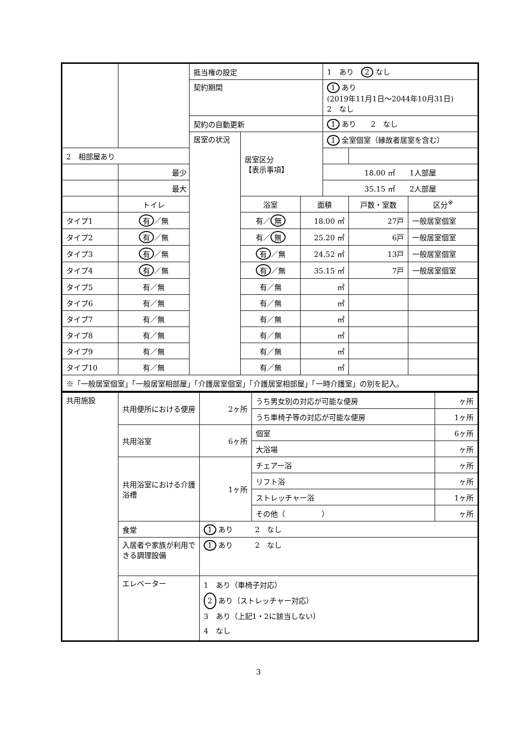| | | | 抵当権の設定 | | | 1 あり 2 なし | | |
| | | | 契約期間 | | | 1 あり (2019年11月1日～2044年10月31日) 2 なし | | |
| | | | 契約の自動更新 | | | 1 あり 2 なし | | |
| | | | 居室の状況 | 居室区分 【表示事項】 | | 1 全室個室（縁故者居室を含む） | | |
| 2 相部屋あり | | | | | | | | |
| | 最少 | | | | | 18.00 ㎡ 1人部屋 | | |
| | 最大 | | | | | 35.15 ㎡ 2人部屋 | | |
| | | トイレ | | 浴室 | 面積 | | 戸数・室数 | 区分<sup>※</sup> |
| タイプ1 | | 有 ／無 | | 有／ 無 | 18.00 ㎡ | | 27戸 | 一般居室個室 |
| タイプ2 | | 有 ／無 | | 有／ 無 | 25.20 ㎡ | | 6戸 | 一般居室個室 |
| タイプ3 | | 有 ／無 | | 有 ／無 | 24.52 ㎡ | | 13戸 | 一般居室個室 |
| タイプ4 | | 有 ／無 | | 有 ／無 | 35.15 ㎡ | | 7戸 | 一般居室個室 |
| タイプ5 | | 有／無 | | 有／無 | ㎡ | | | |
| タイプ6 | | 有／無 | | 有／無 | ㎡ | | | |
| タイプ7 | | 有／無 | | 有／無 | ㎡ | | | |
| タイプ8 | | 有／無 | | 有／無 | ㎡ | | | |
| タイプ9 | | 有／無 | | 有／無 | ㎡ | | | |
| タイプ10 | | 有／無 | | 有／無 | ㎡ | | | |
| ※「一般居室個室」「一般居室相部屋」「介護居室個室」「介護居室相部屋」「一時介護室」の別を記入。 | | | | | | | | |
| 共用施設 | 共用便所における便房 | 2ヶ所 | うち男女別の対応が可能な便房 | ヶ所 |
| | | | うち車椅子等の対応が可能な便房 | 1ヶ所 |
| | 共用浴室 | 6ヶ所 | 個室 | 6ヶ所 |
| | | | 大浴場 | ヶ所 |
| | 共用浴室における介護浴槽 | 1ヶ所 | チェアー浴 | ヶ所 |
| | | | リフト浴 | ヶ所 |
| | | | ストレッチャー浴 | 1ヶ所 |
| | | | その他（ ） | ヶ所 |
| | 食堂 | 1 あり 2 なし | | |
| | 入居者や家族が利用できる調理設備 | 1 あり 2 なし | | |
| | エレベーター | 1 あり（車椅子対応） 2 あり（ストレッチャー対応） 3 あり（上記1・2に該当しない） 4 なし | | |
3